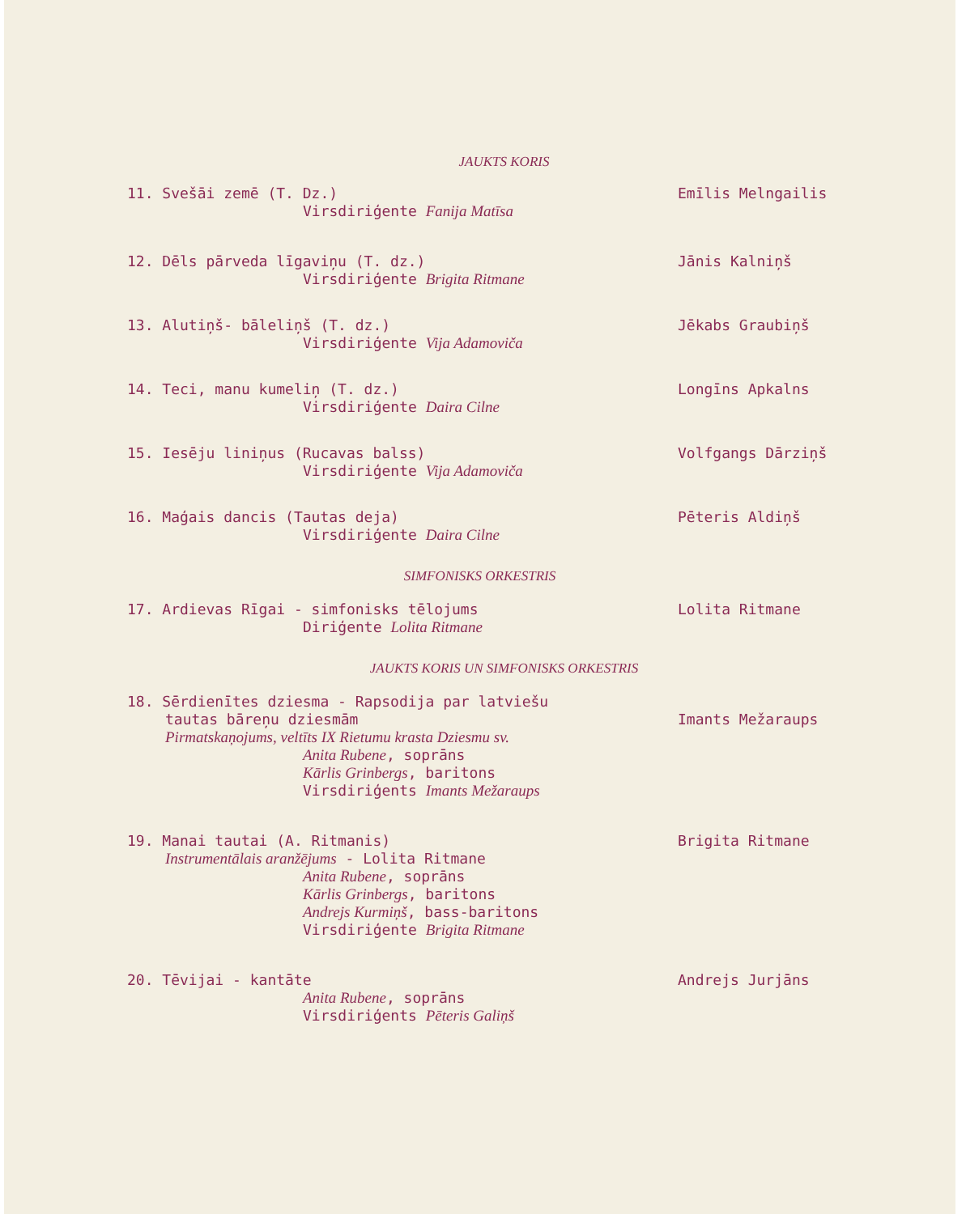JAUKTS KORIS
11. Svešāi zemē (T. Dz.)
Virsdiriģente Fanija Matīsa
Emīlis Melngailis
12. Dēls pārveda līgaviņu (T. dz.)
Virsdiriģente Brigita Ritmane
Jānis Kalniņš
13. Alutiņš- bāleliņš (T. dz.)
Virsdiriģente Vija Adamoviča
Jēkabs Graubiņš
14. Teci, manu kumeliņ (T. dz.)
Virsdiriģente Daira Cilne
Longīns Apkalns
15. Iesēju liniņus (Rucavas balss)
Virsdiriģente Vija Adamoviča
Volfgangs Dārziņš
16. Maģais dancis (Tautas deja)
Virsdiriģente Daira Cilne
Pēteris Aldiņš
SIMFONISKS ORKESTRIS
17. Ardievas Rīgai - simfonisks tēlojums
Diriģente Lolita Ritmane
Lolita Ritmane
JAUKTS KORIS UN SIMFONISKS ORKESTRIS
18. Sērdienītes dziesma - Rapsodija par latviešu
tautas bāreņu dziesmām
Pirmatskaņojums, veltīts IX Rietumu krasta Dziesmu sv.
Anita Rubene, soprāns
Kārlis Grinbergs, baritons
Virsdiriģents Imants Mežaraups
Imants Mežaraups
19. Manai tautai (A. Ritmanis)
Instrumentālais aranžējums - Lolita Ritmane
Anita Rubene, soprāns
Kārlis Grinbergs, baritons
Andrejs Kurmiņš, bass-baritons
Virsdiriģente Brigita Ritmane
Brigita Ritmane
20. Tēvijai - kantāte
Anita Rubene, soprāns
Virsdiriģents Pēteris Galiņš
Andrejs Jurjāns